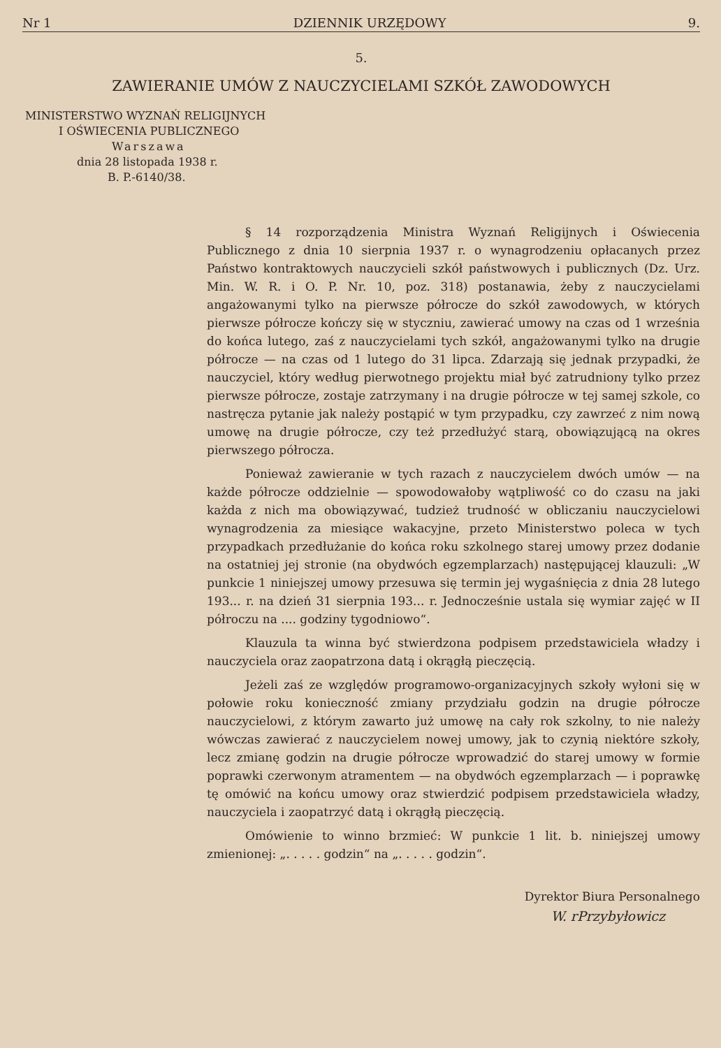Nr 1 DZIENNIK URZĘDOWY 9.
5.
ZAWIERANIE UMÓW Z NAUCZYCIELAMI SZKÓŁ ZAWODOWYCH
MINISTERSTWO WYZNAŃ RELIGIJNYCH
I OŚWIECENIA PUBLICZNEGO
Warszawa
dnia 28 listopada 1938 r.
B. P.-6140/38.
§ 14 rozporządzenia Ministra Wyznań Religijnych i Oświecenia Publicznego z dnia 10 sierpnia 1937 r. o wynagrodzeniu opłacanych przez Państwo kontraktowych nauczycieli szkół państwowych i publicznych (Dz. Urz. Min. W. R. i O. P. Nr. 10, poz. 318) postanawia, żeby z nauczycielami angażowanymi tylko na pierwsze półrocze do szkół zawodowych, w których pierwsze półrocze kończy się w styczniu, zawierać umowy na czas od 1 września do końca lutego, zaś z nauczycielami tych szkół, angażowanymi tylko na drugie półrocze — na czas od 1 lutego do 31 lipca. Zdarzają się jednak przypadki, że nauczyciel, który według pierwotnego projektu miał być zatrudniony tylko przez pierwsze półrocze, zostaje zatrzymany i na drugie półrocze w tej samej szkole, co nastręcza pytanie jak należy postąpić w tym przypadku, czy zawrzeć z nim nową umowę na drugie półrocze, czy też przedłużyć starą, obowiązującą na okres pierwszego półrocza.
Ponieważ zawieranie w tych razach z nauczycielem dwóch umów — na każde półrocze oddzielnie — spowodowałoby wątpliwość co do czasu na jaki każda z nich ma obowiązywać, tudzież trudność w obliczaniu nauczycielowi wynagrodzenia za miesiące wakacyjne, przeto Ministerstwo poleca w tych przypadkach przedłużanie do końca roku szkolnego starej umowy przez dodanie na ostatniej jej stronie (na obydwóch egzemplarzach) następującej klauzuli: „W punkcie 1 niniejszej umowy przesuwa się termin jej wygaśnięcia z dnia 28 lutego 193... r. na dzień 31 sierpnia 193... r. Jednocześnie ustala się wymiar zajęć w II półroczu na .... godziny tygodniowo“.
Klauzula ta winna być stwierdzona podpisem przedstawiciela władzy i nauczyciela oraz zaopatrzona datą i okrągłą pieczęcią.
Jeżeli zaś ze względów programowo-organizacyjnych szkoły wyłoni się w połowie roku konieczność zmiany przydziału godzin na drugie półrocze nauczycielowi, z którym zawarto już umowę na cały rok szkolny, to nie należy wówczas zawierać z nauczycielem nowej umowy, jak to czynią niektóre szkoły, lecz zmianę godzin na drugie półrocze wprowadzić do starej umowy w formie poprawki czerwonym atramentem — na obydwóch egzemplarzach — i poprawkę tę omówić na końcu umowy oraz stwierdzić podpisem przedstawiciela władzy, nauczyciela i zaopatrzyć datą i okrągłą pieczęcią.
Omówienie to winno brzmieć: W punkcie 1 lit. b. niniejszej umowy zmienionej: „. . . . . godzin“ na „. . . . . godzin“.
Dyrektor Biura Personalnego
W. rPrzybyłowicz